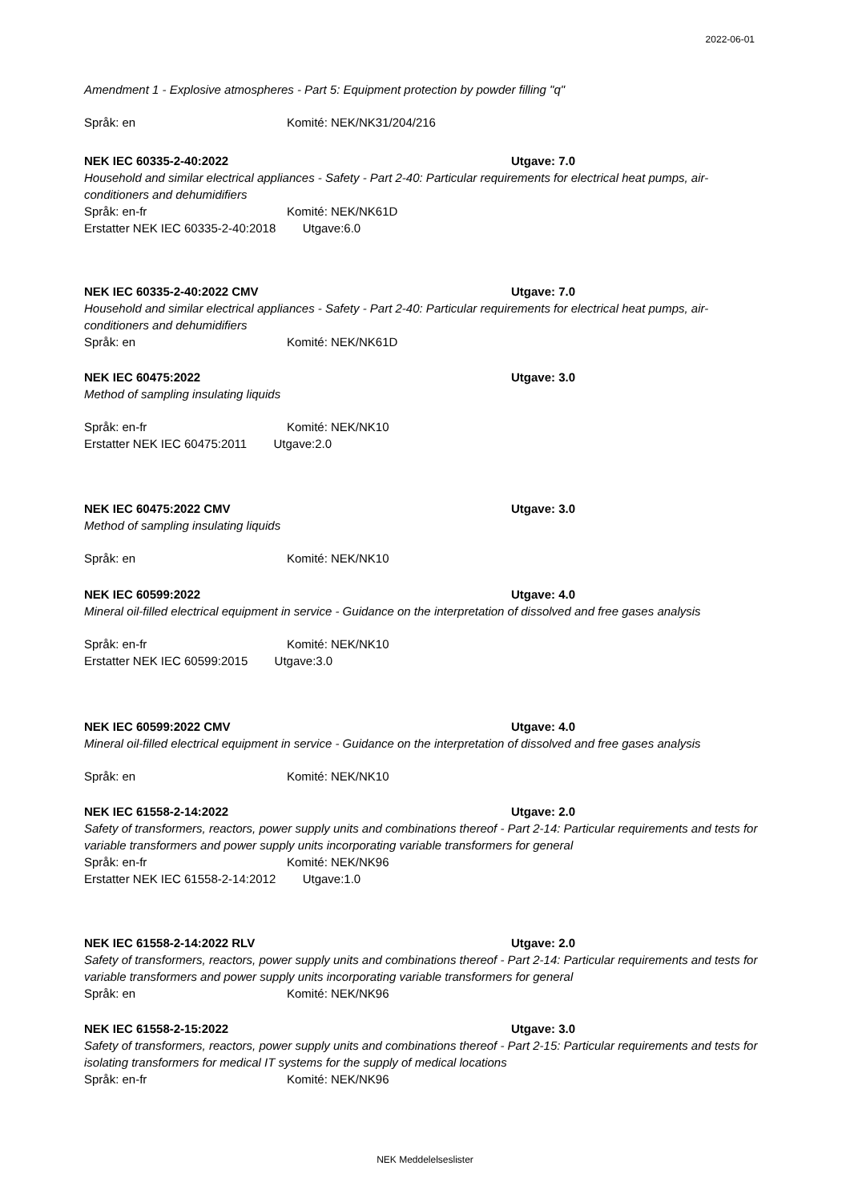2022-06-01
Amendment 1 - Explosive atmospheres - Part 5: Equipment protection by powder filling "q"
Språk: en Komité: NEK/NK31/204/216
NEK IEC 60335-2-40:2022 Utgave: 7.0
Household and similar electrical appliances - Safety - Part 2-40: Particular requirements for electrical heat pumps, air-conditioners and dehumidifiers
Språk: en-fr Komité: NEK/NK61D
Erstatter NEK IEC 60335-2-40:2018 Utgave:6.0
NEK IEC 60335-2-40:2022 CMV Utgave: 7.0
Household and similar electrical appliances - Safety - Part 2-40: Particular requirements for electrical heat pumps, air-conditioners and dehumidifiers
Språk: en Komité: NEK/NK61D
NEK IEC 60475:2022 Utgave: 3.0
Method of sampling insulating liquids
Språk: en-fr Komité: NEK/NK10
Erstatter NEK IEC 60475:2011 Utgave:2.0
NEK IEC 60475:2022 CMV Utgave: 3.0
Method of sampling insulating liquids
Språk: en Komité: NEK/NK10
NEK IEC 60599:2022 Utgave: 4.0
Mineral oil-filled electrical equipment in service - Guidance on the interpretation of dissolved and free gases analysis
Språk: en-fr Komité: NEK/NK10
Erstatter NEK IEC 60599:2015 Utgave:3.0
NEK IEC 60599:2022 CMV Utgave: 4.0
Mineral oil-filled electrical equipment in service - Guidance on the interpretation of dissolved and free gases analysis
Språk: en Komité: NEK/NK10
NEK IEC 61558-2-14:2022 Utgave: 2.0
Safety of transformers, reactors, power supply units and combinations thereof - Part 2-14: Particular requirements and tests for variable transformers and power supply units incorporating variable transformers for general
Språk: en-fr Komité: NEK/NK96
Erstatter NEK IEC 61558-2-14:2012 Utgave:1.0
NEK IEC 61558-2-14:2022 RLV Utgave: 2.0
Safety of transformers, reactors, power supply units and combinations thereof - Part 2-14: Particular requirements and tests for variable transformers and power supply units incorporating variable transformers for general
Språk: en Komité: NEK/NK96
NEK IEC 61558-2-15:2022 Utgave: 3.0
Safety of transformers, reactors, power supply units and combinations thereof - Part 2-15: Particular requirements and tests for isolating transformers for medical IT systems for the supply of medical locations
Språk: en-fr Komité: NEK/NK96
NEK Meddelelseslister